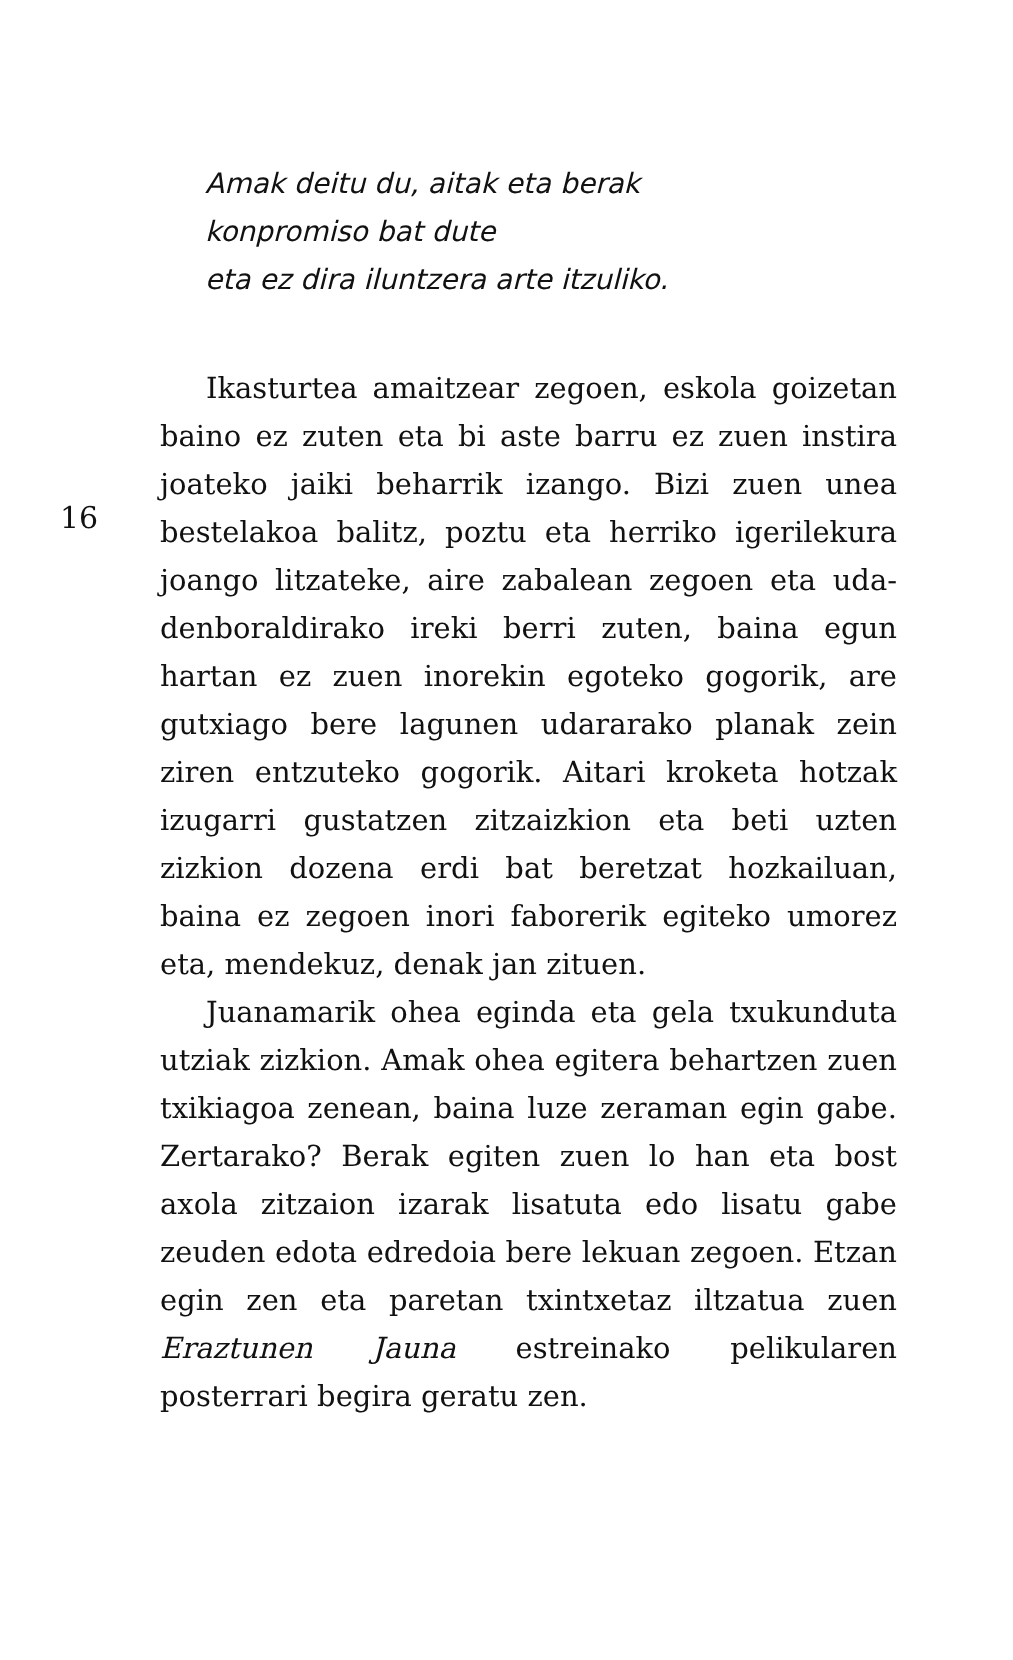Amak deitu du, aitak eta berak
konpromiso bat dute
eta ez dira iluntzera arte itzuliko.
16
Ikasturtea amaitzear zegoen, eskola goizetan baino ez zuten eta bi aste barru ez zuen instira joateko jaiki beharrik izango. Bizi zuen unea bestelakoa balitz, poztu eta herriko igerilekura joango litzateke, aire zabalean zegoen eta uda-denboraldirako ireki berri zuten, baina egun hartan ez zuen inorekin egoteko gogorik, are gutxiago bere lagunen udararako planak zein ziren entzuteko gogorik. Aitari kroketa hotzak izugarri gustatzen zitzaizkion eta beti uzten zizkion dozena erdi bat beretzat hozkailuan, baina ez zegoen inori faborerik egiteko umorez eta, mendekuz, denak jan zituen.
Juanamarik ohea eginda eta gela txukunduta utziak zizkion. Amak ohea egitera behartzen zuen txikiagoa zenean, baina luze zeraman egin gabe. Zertarako? Berak egiten zuen lo han eta bost axola zitzaion izarak lisatuta edo lisatu gabe zeuden edota edredoia bere lekuan zegoen. Etzan egin zen eta paretan txintxetaz iltzatua zuen Eraztunen Jauna estreinako pelikularen posterrari begira geratu zen.